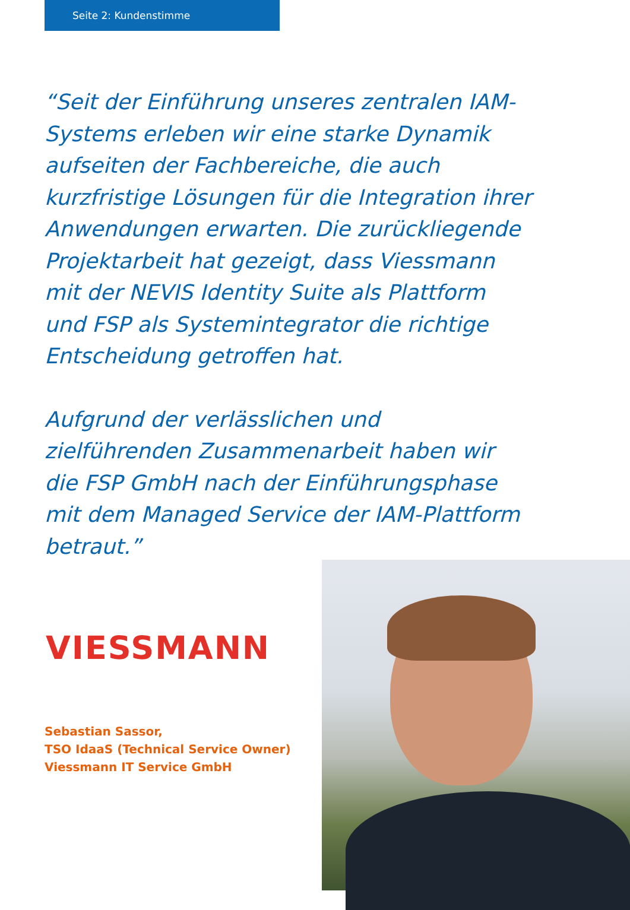Seite 2: Kundenstimme
“Seit der Einführung unseres zentralen IAM-Systems erleben wir eine starke Dynamik aufseiten der Fachbereiche, die auch kurzfristige Lösungen für die Integration ihrer Anwendungen erwarten. Die zurückliegende Projektarbeit hat gezeigt, dass Viessmann mit der NEVIS Identity Suite als Plattform und FSP als Systemintegrator die richtige Entscheidung getroffen hat.
Aufgrund der verlässlichen und zielführenden Zusammenarbeit haben wir die FSP GmbH nach der Einführungsphase mit dem Managed Service der IAM-Plattform betraut.”
VIESSMANN
Sebastian Sassor,
TSO IdaaS (Technical Service Owner)
Viessmann IT Service GmbH